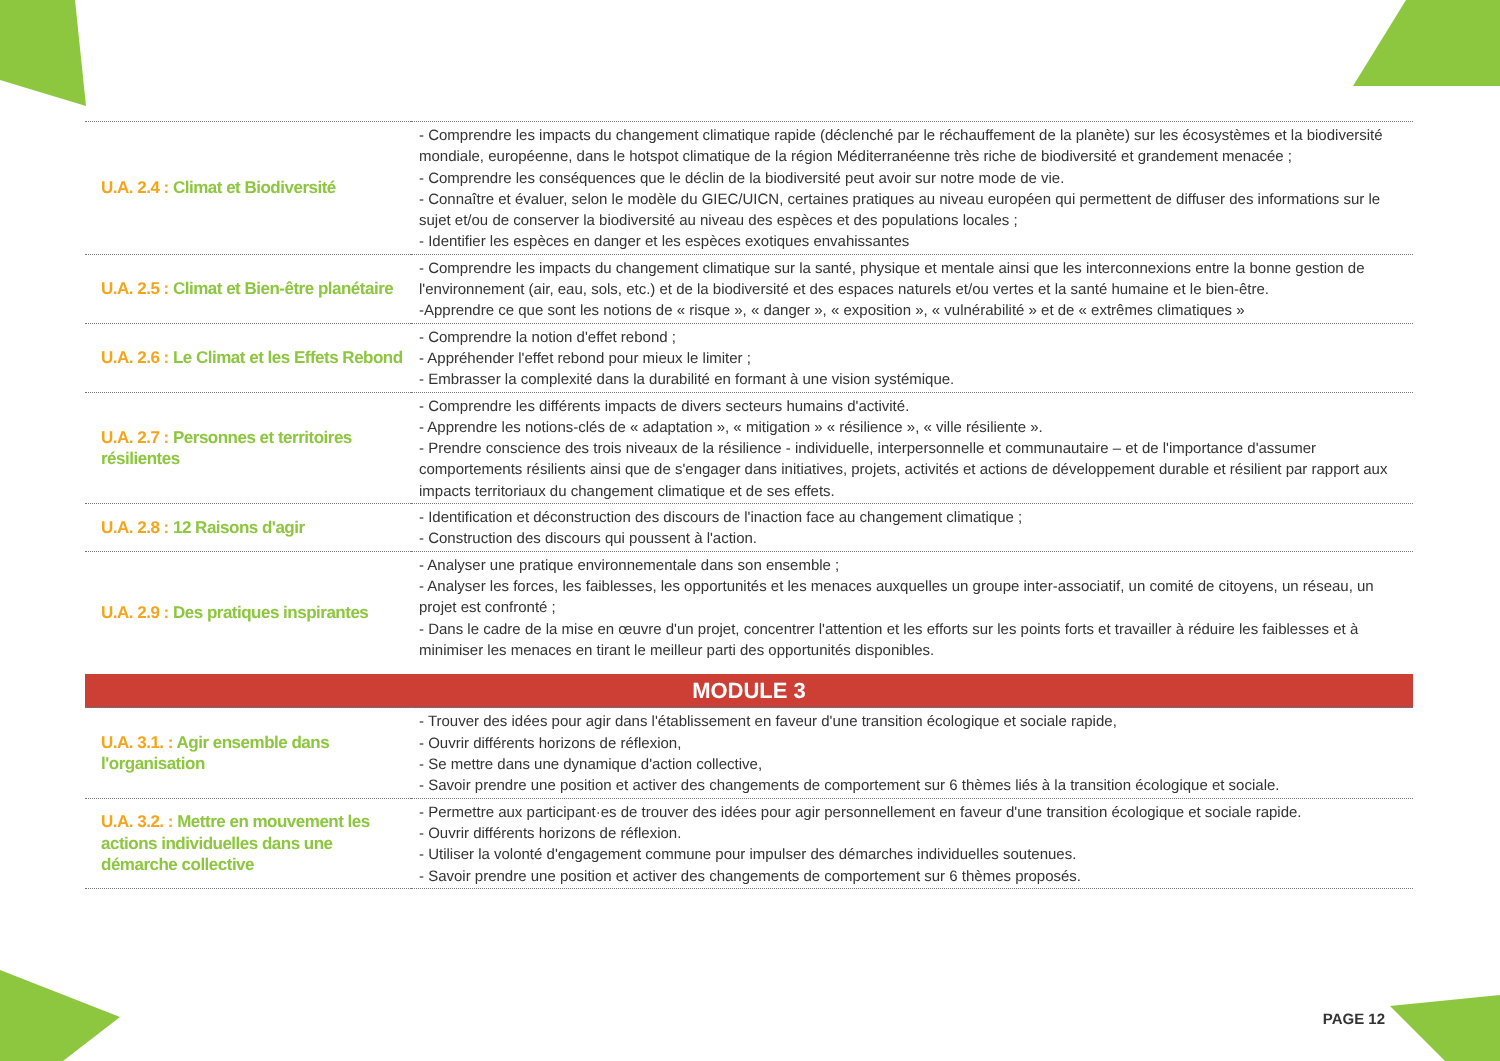| U.A. 2.4 : Climat et Biodiversité | - Comprendre les impacts du changement climatique rapide (déclenché par le réchauffement de la planète) sur les écosystèmes et la biodiversité mondiale, européenne, dans le hotspot climatique de la région Méditerranéenne très riche de biodiversité et grandement menacée ; - Comprendre les conséquences que le déclin de la biodiversité peut avoir sur notre mode de vie. - Connaître et évaluer, selon le modèle du GIEC/UICN, certaines pratiques au niveau européen qui permettent de diffuser des informations sur le sujet et/ou de conserver la biodiversité au niveau des espèces et des populations locales ; - Identifier les espèces en danger et les espèces exotiques envahissantes |
| U.A. 2.5 : Climat et Bien-être planétaire | - Comprendre les impacts du changement climatique sur la santé, physique et mentale ainsi que les interconnexions entre la bonne gestion de l'environnement (air, eau, sols, etc.) et de la biodiversité et des espaces naturels et/ou vertes et la santé humaine et le bien-être. -Apprendre ce que sont les notions de « risque », « danger », « exposition », « vulnérabilité » et de « extrêmes climatiques » |
| U.A. 2.6 : Le Climat et les Effets Rebond | - Comprendre la notion d'effet rebond ; - Appréhender l'effet rebond pour mieux le limiter ; - Embrasser la complexité dans la durabilité en formant à une vision systémique. |
| U.A. 2.7 : Personnes et territoires résilientes | - Comprendre les différents impacts de divers secteurs humains d'activité. - Apprendre les notions-clés de « adaptation », « mitigation » « résilience », « ville résiliente ». - Prendre conscience des trois niveaux de la résilience - individuelle, interpersonnelle et communautaire – et de l'importance d'assumer comportements résilients ainsi que de s'engager dans initiatives, projets, activités et actions de développement durable et résilient par rapport aux impacts territoriaux du changement climatique et de ses effets. |
| U.A. 2.8 : 12 Raisons d'agir | - Identification et déconstruction des discours de l'inaction face au changement climatique ; - Construction des discours qui poussent à l'action. |
| U.A. 2.9 : Des pratiques inspirantes | - Analyser une pratique environnementale dans son ensemble ; - Analyser les forces, les faiblesses, les opportunités et les menaces auxquelles un groupe inter-associatif, un comité de citoyens, un réseau, un projet est confronté ; - Dans le cadre de la mise en œuvre d'un projet, concentrer l'attention et les efforts sur les points forts et travailler à réduire les faiblesses et à minimiser les menaces en tirant le meilleur parti des opportunités disponibles. |
| MODULE 3 | |
| U.A. 3.1. : Agir ensemble dans l'organisation | - Trouver des idées pour agir dans l'établissement en faveur d'une transition écologique et sociale rapide, - Ouvrir différents horizons de réflexion, - Se mettre dans une dynamique d'action collective, - Savoir prendre une position et activer des changements de comportement sur 6 thèmes liés à la transition écologique et sociale. |
| U.A. 3.2. : Mettre en mouvement les actions individuelles dans une démarche collective | - Permettre aux participant·es de trouver des idées pour agir personnellement en faveur d'une transition écologique et sociale rapide. - Ouvrir différents horizons de réflexion. - Utiliser la volonté d'engagement commune pour impulser des démarches individuelles soutenues. - Savoir prendre une position et activer des changements de comportement sur 6 thèmes proposés. |
PAGE 12